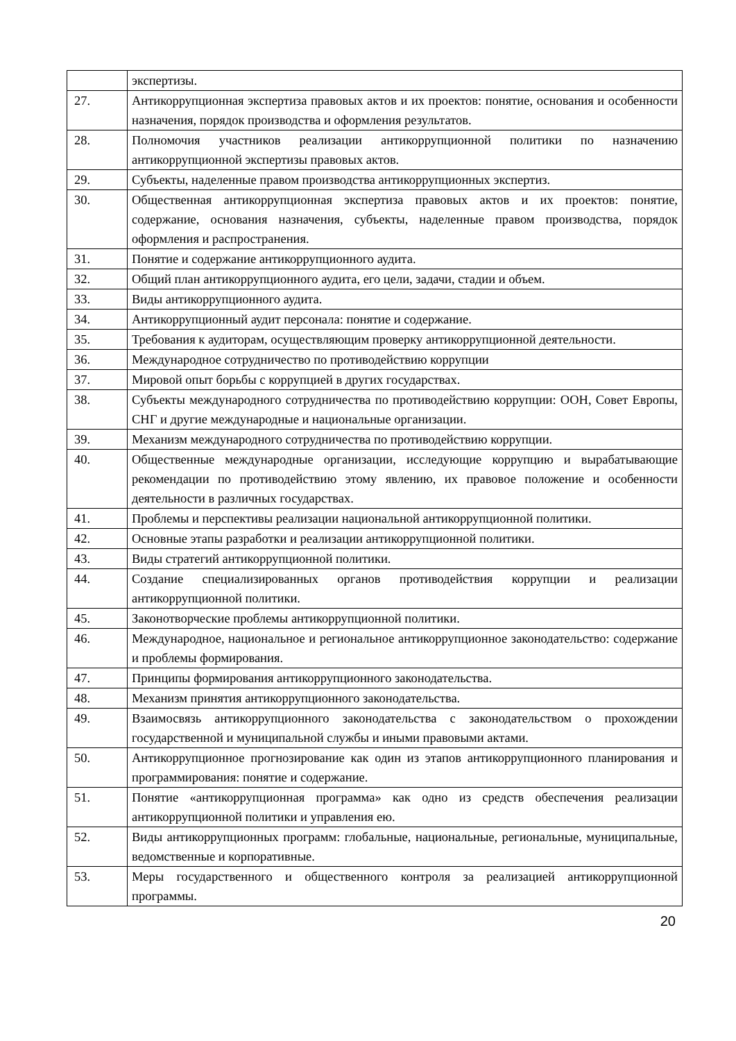| | экспертизы. |
| 27. | Антикоррупционная экспертиза правовых актов и их проектов: понятие, основания и особенности назначения, порядок производства и оформления результатов. |
| 28. | Полномочия участников реализации антикоррупционной политики по назначению антикоррупционной экспертизы правовых актов. |
| 29. | Субъекты, наделенные правом производства антикоррупционных экспертиз. |
| 30. | Общественная антикоррупционная экспертиза правовых актов и их проектов: понятие, содержание, основания назначения, субъекты, наделенные правом производства, порядок оформления и распространения. |
| 31. | Понятие и содержание антикоррупционного аудита. |
| 32. | Общий план антикоррупционного аудита, его цели, задачи, стадии и объем. |
| 33. | Виды антикоррупционного аудита. |
| 34. | Антикоррупционный аудит персонала: понятие и содержание. |
| 35. | Требования к аудиторам, осуществляющим проверку антикоррупционной деятельности. |
| 36. | Международное сотрудничество по противодействию коррупции |
| 37. | Мировой опыт борьбы с коррупцией в других государствах. |
| 38. | Субъекты международного сотрудничества по противодействию коррупции: ООН, Совет Европы, СНГ и другие международные и национальные организации. |
| 39. | Механизм международного сотрудничества по противодействию коррупции. |
| 40. | Общественные международные организации, исследующие коррупцию и вырабатывающие рекомендации по противодействию этому явлению, их правовое положение и особенности деятельности в различных государствах. |
| 41. | Проблемы и перспективы реализации национальной антикоррупционной политики. |
| 42. | Основные этапы разработки и реализации антикоррупционной политики. |
| 43. | Виды стратегий антикоррупционной политики. |
| 44. | Создание специализированных органов противодействия коррупции и реализации антикоррупционной политики. |
| 45. | Законотворческие проблемы антикоррупционной политики. |
| 46. | Международное, национальное и региональное антикоррупционное законодательство: содержание и проблемы формирования. |
| 47. | Принципы формирования антикоррупционного законодательства. |
| 48. | Механизм принятия антикоррупционного законодательства. |
| 49. | Взаимосвязь антикоррупционного законодательства с законодательством о прохождении государственной и муниципальной службы и иными правовыми актами. |
| 50. | Антикоррупционное прогнозирование как один из этапов антикоррупционного планирования и программирования: понятие и содержание. |
| 51. | Понятие «антикоррупционная программа» как одно из средств обеспечения реализации антикоррупционной политики и управления ею. |
| 52. | Виды антикоррупционных программ: глобальные, национальные, региональные, муниципальные, ведомственные и корпоративные. |
| 53. | Меры государственного и общественного контроля за реализацией антикоррупционной программы. |
20